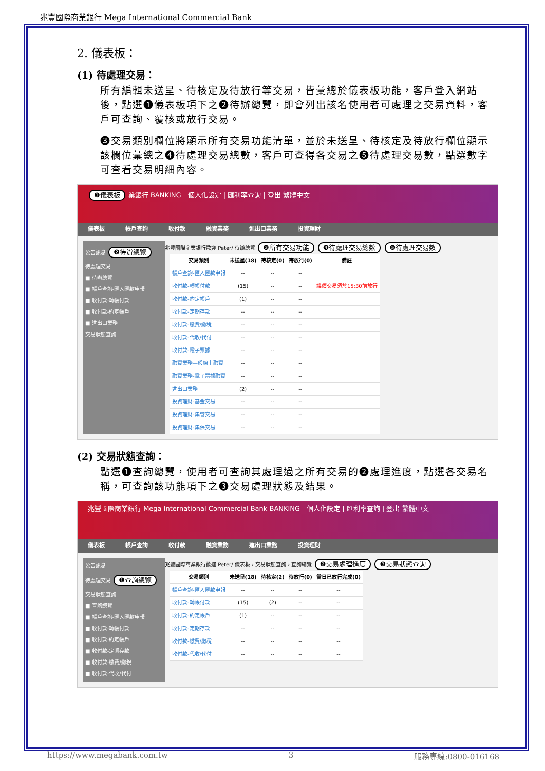兆豐國際商業銀行 Mega International Commercial Bank
2. 儀表板：
(1) 待處理交易：
所有編輯未送呈、待核定及待放行等交易，皆彙總於儀表板功能，客戶登入網站後，點選❶儀表板項下之❷待辦總覽，即會列出該名使用者可處理之交易資料，客戶可查詢、覆核或放行交易。
❸交易類別欄位將顯示所有交易功能清單，並於未送呈、待核定及待放行欄位顯示該欄位彙總之❹待處理交易總數，客戶可查得各交易之❺待處理交易數，點選數字可查看交易明細內容。
❶儀表板 業銀行 BANKING　個人化設定 | 匯利率查詢 | 登出 繁體中文
儀表板 帳戶查詢 收付款 融資業務 進出口業務 投資理財
公告訊息 ❷待辦總覽
待處理交易
■ 待辦總覽
■ 帳戶查詢-匯入匯款申報
■ 收付款-轉帳付款
■ 收付款-約定帳戶
■ 進出口業務
交易狀態查詢
兆豐國際商業銀行歡迎 Peter/ 待辦總覽 ❸所有交易功能 ❹待處理交易總數 ❺待處理交易數
| 交易類別 | 未送呈(18) | 待核定(0) | 待放行(0) | 備註 |
| --- | --- | --- | --- | --- |
| 帳戶查詢-匯入匯款申報 | -- | -- | -- | |
| 收付款-轉帳付款 | (15) | -- | -- | 議價交易須於15:30前放行 |
| 收付款-約定帳戶 | (1) | -- | -- | |
| 收付款-定期存款 | -- | -- | -- | |
| 收付款-繳費/繳稅 | -- | -- | -- | |
| 收付款-代收/代付 | -- | -- | -- | |
| 收付款-電子票據 | -- | -- | -- | |
| 融資業務—般線上融資 | -- | -- | -- | |
| 融資業務-電子票據融資 | -- | -- | -- | |
| 進出口業務 | (2) | -- | -- | |
| 投資理財-基金交易 | -- | -- | -- | |
| 投資理財-集管交易 | -- | -- | -- | |
| 投資理財-集保交易 | -- | -- | -- | |
(2) 交易狀態查詢：
點選❶查詢總覽，使用者可查詢其處理過之所有交易的❷處理進度，點選各交易名稱，可查詢該功能項下之❸交易處理狀態及結果。
兆豐國際商業銀行 Mega International Commercial Bank BANKING　個人化設定 | 匯利率查詢 | 登出 繁體中文
儀表板 帳戶查詢 收付款 融資業務 進出口業務 投資理財
公告訊息
待處理交易 ❶查詢總覽
交易狀態查詢
■ 查詢總覽
■ 帳戶查詢-匯入匯款申報
■ 收付款-轉帳付款
■ 收付款-約定帳戶
■ 收付款-定期存款
■ 收付款-繳費/繳稅
■ 收付款-代收/代付
兆豐國際商業銀行歡迎 Peter/ 儀表板 › 交易狀態查詢 › 查詢總覽 ❷交易處理進度 ❸交易狀態查詢
| 交易類別 | 未送呈(18) | 待核定(2) | 待放行(0) | 當日已放行完成(0) |
| --- | --- | --- | --- | --- |
| 帳戶查詢-匯入匯款申報 | -- | -- | -- | -- |
| 收付款-轉帳付款 | (15) | (2) | -- | -- |
| 收付款-約定帳戶 | (1) | -- | -- | -- |
| 收付款-定期存款 | -- | -- | -- | -- |
| 收付款-繳費/繳稅 | -- | -- | -- | -- |
| 收付款-代收/代付 | -- | -- | -- | -- |
https://www.megabank.com.tw 3 服務專線:0800-016168